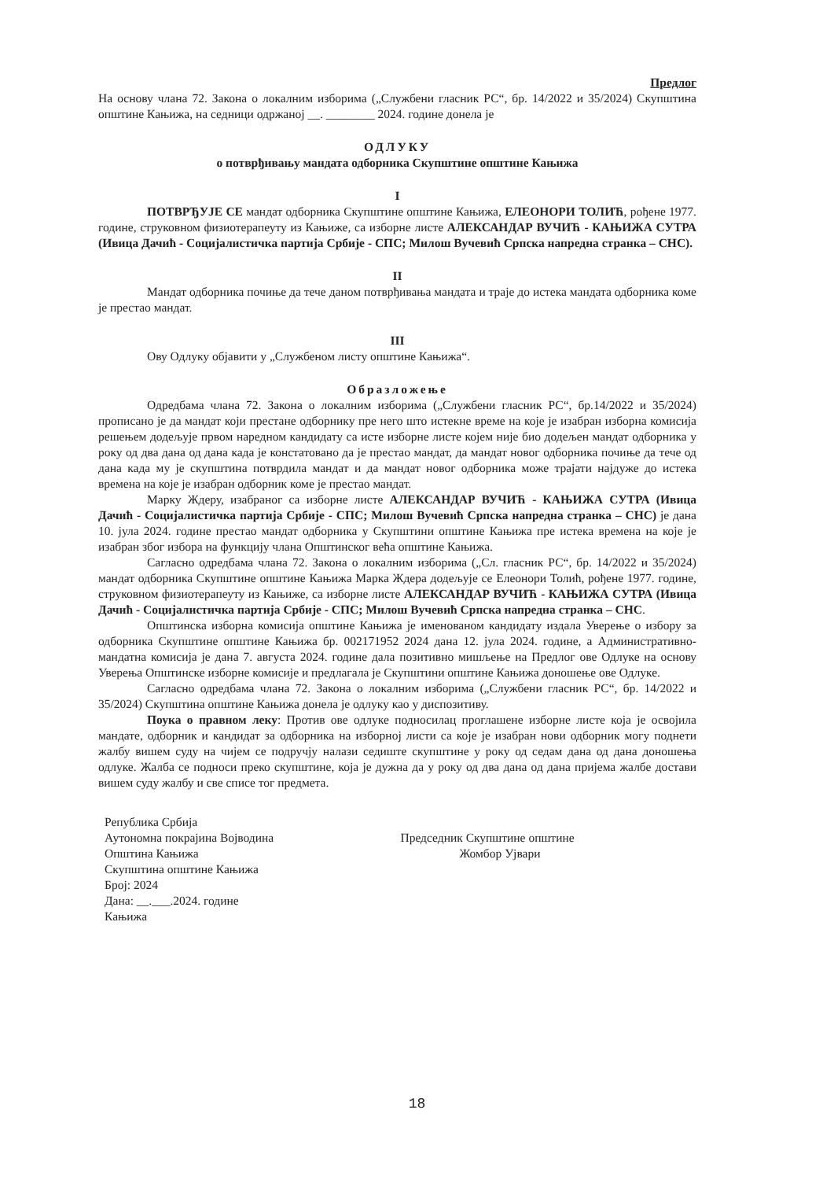Предлог
На основу члана 72. Закона о локалним изборима („Службени гласник РС“, бр. 14/2022 и 35/2024) Скупштина општине Кањижа, на седници одржаној __. ________ 2024. године донела је
ОДЛУКУ
о потврђивању мандата одборника Скупштине општине Кањижа
I
ПОТВРЂУЈЕ СЕ мандат одборника Скупштине општине Кањижа, ЕЛЕОНОРИ ТОЛИЋ, рођене 1977. године, струковном физиотерапеуту из Кањиже, са изборне листе АЛЕКСАНДАР ВУЧИЋ - КАЊИЖА СУТРА (Ивица Дачић - Социјалистичка партија Србије - СПС; Милош Вучевић Српска напредна странка – СНС).
II
Мандат одборника почиње да тече даном потврђивања мандата и траје до истека мандата одборника коме је престао мандат.
III
Ову Одлуку објавити у „Службеном листу општине Кањижа“.
Образложење
Одредбама члана 72. Закона о локалним изборима („Службени гласник РС“, бр.14/2022 и 35/2024) прописано је да мандат који престане одборнику пре него што истекне време на које је изабран изборна комисија решењем додељује првом наредном кандидату са исте изборне листе којем није био додељен мандат одборника у року од два дана од дана када је констатовано да је престао мандат, да мандат новог одборника почиње да тече од дана када му је скупштина потврдила мандат и да мандат новог одборника може трајати најдуже до истека времена на које је изабран одборник коме је престао мандат.
Марку Ждеру, изабраног са изборне листе АЛЕКСАНДАР ВУЧИЋ - КАЊИЖА СУТРА (Ивица Дачић - Социјалистичка партија Србије - СПС; Милош Вучевић Српска напредна странка – СНС) је дана 10. јула 2024. године престао мандат одборника у Скупштини општине Кањижа пре истека времена на које је изабран због избора на функцију члана Општинског већа општине Кањижа.
Сагласно одредбама члана 72. Закона о локалним изборима („Сл. гласник РС“, бр. 14/2022 и 35/2024) мандат одборника Скупштине општине Кањижа Марка Ждера додељује се Елеонори Толић, рођене 1977. године, струковном физиотерапеуту из Кањиже, са изборне листе АЛЕКСАНДАР ВУЧИЋ - КАЊИЖА СУТРА (Ивица Дачић - Социјалистичка партија Србије - СПС; Милош Вучевић Српска напредна странка – СНС.
Општинска изборна комисија општине Кањижа је именованом кандидату издала Уверење о избору за одборника Скупштине општине Кањижа бр. 002171952 2024 дана 12. јула 2024. године, а Административно-мандатна комисија је дана 7. августа 2024. године дала позитивно мишљење на Предлог ове Одлуке на основу Уверења Општинске изборне комисије и предлагала је Скупштини општине Кањижа доношење ове Одлуке.
Сагласно одредбама члана 72. Закона о локалним изборима („Службени гласник РС“, бр. 14/2022 и 35/2024) Скупштина општине Кањижа донела је одлуку као у диспозитиву.
Поука о правном леку: Против ове одлуке подносилац проглашене изборне листе која је освојила мандате, одборник и кандидат за одборника на изборној листи са које је изабран нови одборник могу поднети жалбу вишем суду на чијем се подручју налази седиште скупштине у року од седам дана од дана доношења одлуке. Жалба се подноси преко скупштине, која је дужна да у року од два дана од дана пријема жалбе достави вишем суду жалбу и све списе тог предмета.
Република Србија
Аутономна покрајина Војводина
Општина Кањижа
Скупштина општине Кањижа
Број: 2024
Дана: __.___.2024. године
Кањижа
Председник Скупштине општине
Жомбор Ујвари
18